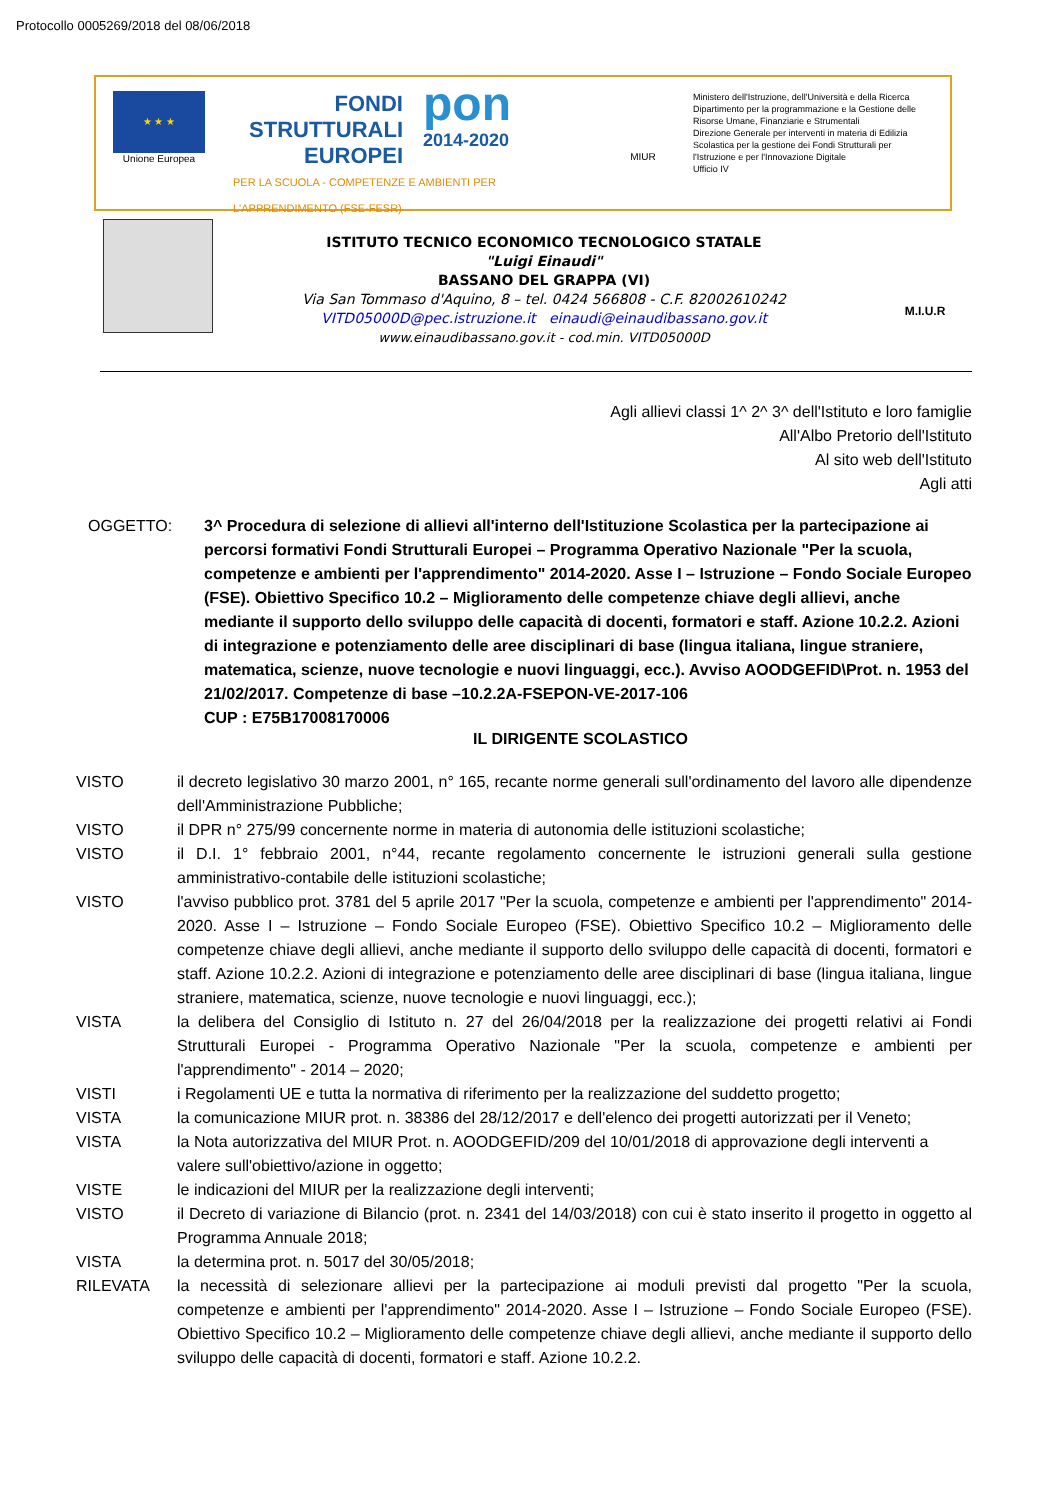Protocollo 0005269/2018 del 08/06/2018
★ ★ ★
Unione Europea
FONDI
STRUTTURALI
EUROPEI
pon
2014-2020
PER LA SCUOLA - COMPETENZE E AMBIENTI PER L'APPRENDIMENTO (FSE-FESR)
MIUR
Ministero dell'Istruzione, dell'Università e della Ricerca
Dipartimento per la programmazione e la Gestione delle Risorse Umane, Finanziarie e Strumentali
Direzione Generale per interventi in materia di Edilizia Scolastica per la gestione dei Fondi Strutturali per l'Istruzione e per l'Innovazione Digitale
Ufficio IV
ISTITUTO TECNICO ECONOMICO TECNOLOGICO STATALE
"Luigi Einaudi"
BASSANO DEL GRAPPA (VI)
Via San Tommaso d'Aquino, 8 – tel. 0424 566808 - C.F. 82002610242
VITD05000D@pec.istruzione.it einaudi@einaudibassano.gov.it
www.einaudibassano.gov.it - cod.min. VITD05000D
M.I.U.R
Agli allievi classi 1^ 2^ 3^ dell'Istituto e loro famiglie
All'Albo Pretorio dell'Istituto
Al sito web dell'Istituto
Agli atti
OGGETTO: 3^ Procedura di selezione di allievi all'interno dell'Istituzione Scolastica per la partecipazione ai percorsi formativi Fondi Strutturali Europei – Programma Operativo Nazionale "Per la scuola, competenze e ambienti per l'apprendimento" 2014-2020. Asse I – Istruzione – Fondo Sociale Europeo (FSE). Obiettivo Specifico 10.2 – Miglioramento delle competenze chiave degli allievi, anche mediante il supporto dello sviluppo delle capacità di docenti, formatori e staff. Azione 10.2.2. Azioni di integrazione e potenziamento delle aree disciplinari di base (lingua italiana, lingue straniere, matematica, scienze, nuove tecnologie e nuovi linguaggi, ecc.). Avviso AOODGEFID\Prot. n. 1953 del 21/02/2017. Competenze di base –10.2.2A-FSEPON-VE-2017-106
CUP : E75B17008170006
IL DIRIGENTE SCOLASTICO
VISTO il decreto legislativo 30 marzo 2001, n° 165, recante norme generali sull'ordinamento del lavoro alle dipendenze dell'Amministrazione Pubbliche;
VISTO il DPR n° 275/99 concernente norme in materia di autonomia delle istituzioni scolastiche;
VISTO il D.I. 1° febbraio 2001, n°44, recante regolamento concernente le istruzioni generali sulla gestione amministrativo-contabile delle istituzioni scolastiche;
VISTO l'avviso pubblico prot. 3781 del 5 aprile 2017 "Per la scuola, competenze e ambienti per l'apprendimento" 2014-2020. Asse I – Istruzione – Fondo Sociale Europeo (FSE). Obiettivo Specifico 10.2 – Miglioramento delle competenze chiave degli allievi, anche mediante il supporto dello sviluppo delle capacità di docenti, formatori e staff. Azione 10.2.2. Azioni di integrazione e potenziamento delle aree disciplinari di base (lingua italiana, lingue straniere, matematica, scienze, nuove tecnologie e nuovi linguaggi, ecc.);
VISTA la delibera del Consiglio di Istituto n. 27 del 26/04/2018 per la realizzazione dei progetti relativi ai Fondi Strutturali Europei - Programma Operativo Nazionale "Per la scuola, competenze e ambienti per l'apprendimento" - 2014 – 2020;
VISTI i Regolamenti UE e tutta la normativa di riferimento per la realizzazione del suddetto progetto;
VISTA la comunicazione MIUR prot. n. 38386 del 28/12/2017 e dell'elenco dei progetti autorizzati per il Veneto;
VISTA la Nota autorizzativa del MIUR Prot. n. AOODGEFID/209 del 10/01/2018 di approvazione degli interventi a valere sull'obiettivo/azione in oggetto;
VISTE le indicazioni del MIUR per la realizzazione degli interventi;
VISTO il Decreto di variazione di Bilancio (prot. n. 2341 del 14/03/2018) con cui è stato inserito il progetto in oggetto al Programma Annuale 2018;
VISTA la determina prot. n. 5017 del 30/05/2018;
RILEVATA la necessità di selezionare allievi per la partecipazione ai moduli previsti dal progetto "Per la scuola, competenze e ambienti per l'apprendimento" 2014-2020. Asse I – Istruzione – Fondo Sociale Europeo (FSE). Obiettivo Specifico 10.2 – Miglioramento delle competenze chiave degli allievi, anche mediante il supporto dello sviluppo delle capacità di docenti, formatori e staff. Azione 10.2.2.